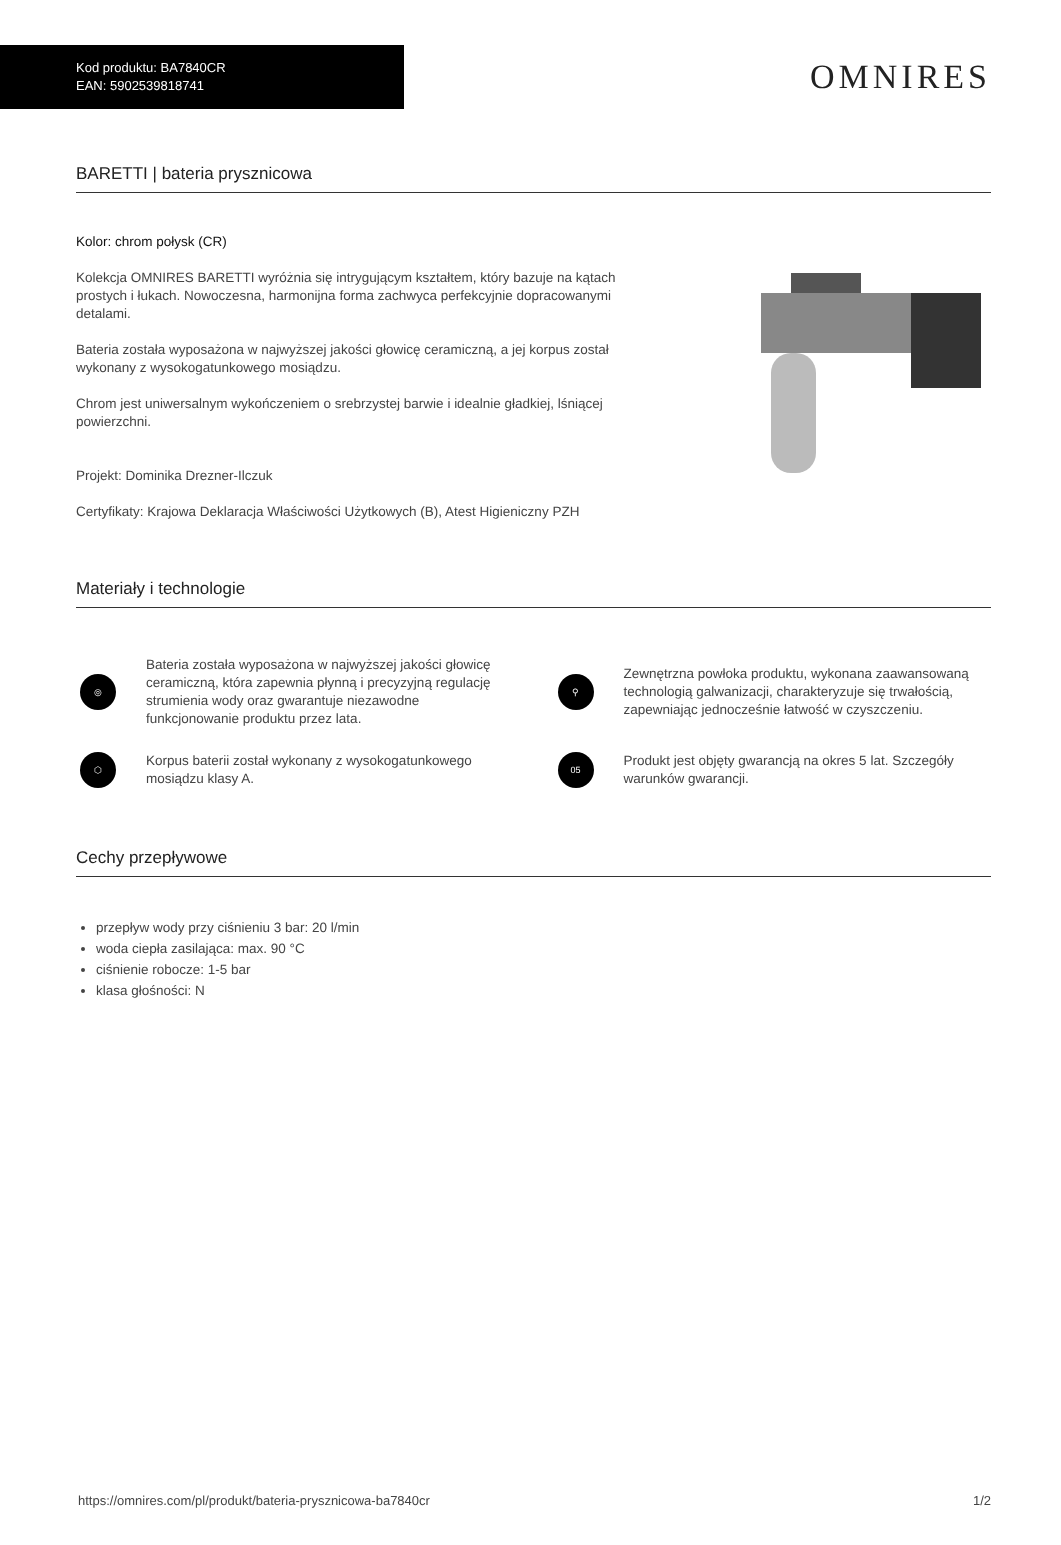Kod produktu: BA7840CR
EAN: 5902539818741
OMNIRES
BARETTI | bateria prysznicowa
Kolor: chrom połysk (CR)
Kolekcja OMNIRES BARETTI wyróżnia się intrygującym kształtem, który bazuje na kątach prostych i łukach. Nowoczesna, harmonijna forma zachwyca perfekcyjnie dopracowanymi detalami.
Bateria została wyposażona w najwyższej jakości głowicę ceramiczną, a jej korpus został wykonany z wysokogatunkowego mosiądzu.
Chrom jest uniwersalnym wykończeniem o srebrzystej barwie i idealnie gładkiej, lśniącej powierzchni.
Projekt: Dominika Drezner-Ilczuk
Certyfikaty: Krajowa Deklaracja Właściwości Użytkowych (B), Atest Higieniczny PZH
Materiały i technologie
◎
Bateria została wyposażona w najwyższej jakości głowicę ceramiczną, która zapewnia płynną i precyzyjną regulację strumienia wody oraz gwarantuje niezawodne funkcjonowanie produktu przez lata.
⚲
Zewnętrzna powłoka produktu, wykonana zaawansowaną technologią galwanizacji, charakteryzuje się trwałością, zapewniając jednocześnie łatwość w czyszczeniu.
⬡
Korpus baterii został wykonany z wysokogatunkowego mosiądzu klasy A.
05
Produkt jest objęty gwarancją na okres 5 lat. Szczegóły warunków gwarancji.
Cechy przepływowe
przepływ wody przy ciśnieniu 3 bar: 20 l/min
woda ciepła zasilająca: max. 90 °C
ciśnienie robocze: 1-5 bar
klasa głośności: N
https://omnires.com/pl/produkt/bateria-prysznicowa-ba7840cr 1/2